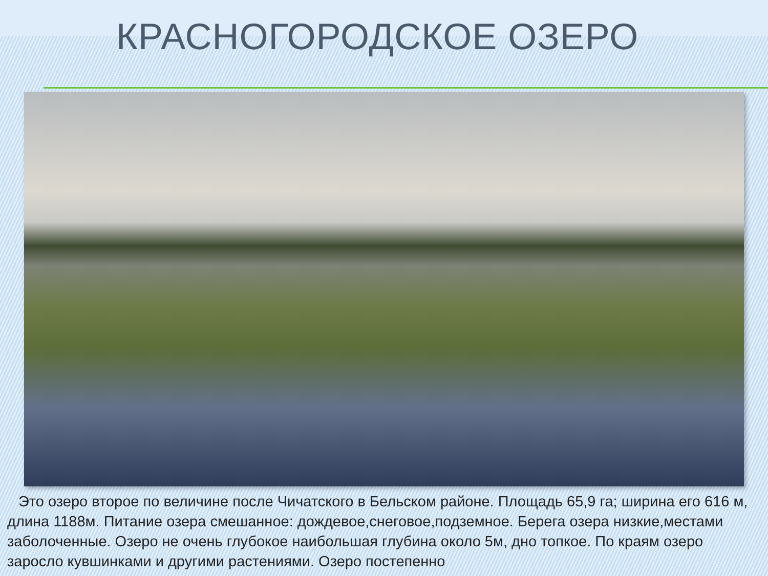КРАСНОГОРОДСКОЕ ОЗЕРО
Это озеро второе по величине после Чичатского в Бельском районе. Площадь 65,9 га; ширина его 616 м, длина 1188м. Питание озера смешанное: дождевое,снеговое,подземное. Берега озера низкие,местами заболоченные. Озеро не очень глубокое наибольшая глубина около 5м, дно топкое. По краям озеро заросло кувшинками и другими растениями. Озеро постепенно